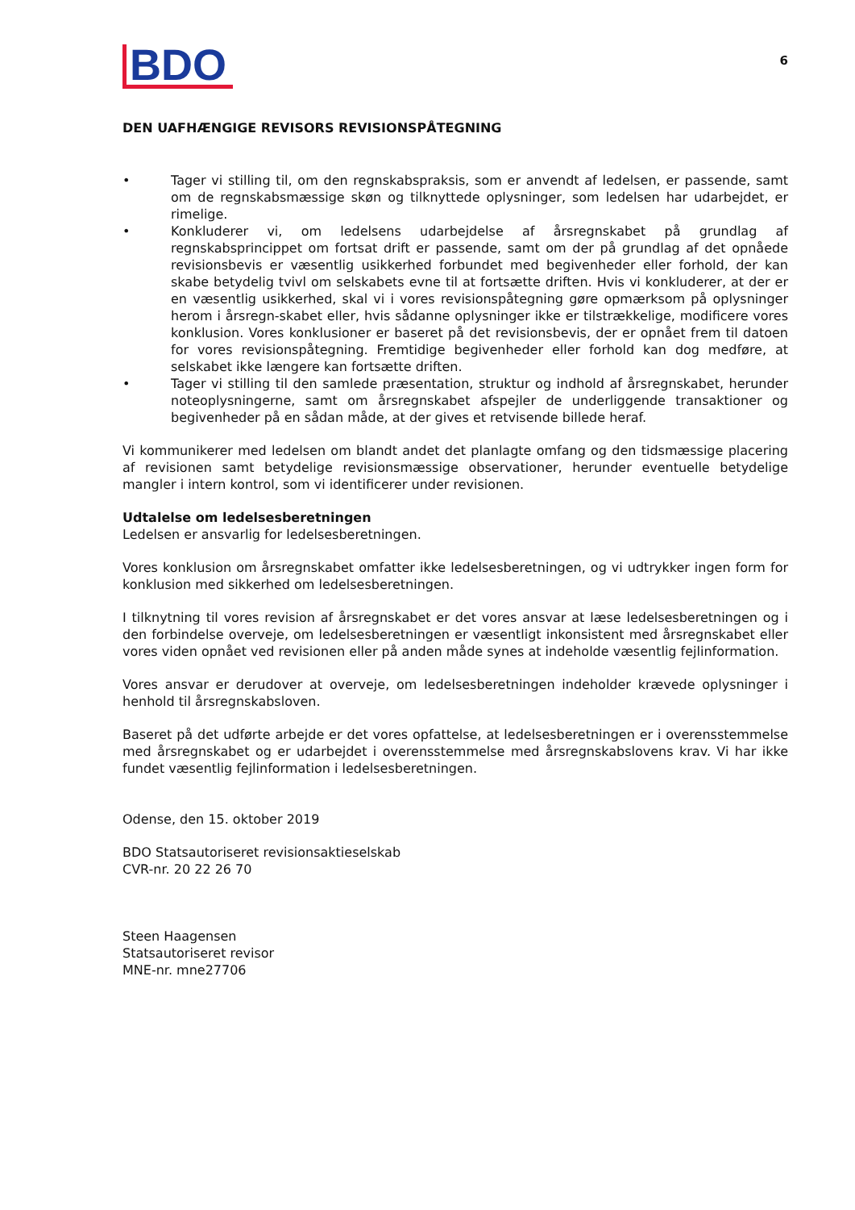BDO
6
DEN UAFHÆNGIGE REVISORS REVISIONSPÅTEGNING
• Tager vi stilling til, om den regnskabspraksis, som er anvendt af ledelsen, er passende, samt om de regnskabsmæssige skøn og tilknyttede oplysninger, som ledelsen har udarbejdet, er rimelige.
• Konkluderer vi, om ledelsens udarbejdelse af årsregnskabet på grundlag af regnskabsprincippet om fortsat drift er passende, samt om der på grundlag af det opnåede revisionsbevis er væsentlig usikkerhed forbundet med begivenheder eller forhold, der kan skabe betydelig tvivl om selskabets evne til at fortsætte driften. Hvis vi konkluderer, at der er en væsentlig usikkerhed, skal vi i vores revisionspåtegning gøre opmærksom på oplysninger herom i årsregn-skabet eller, hvis sådanne oplysninger ikke er tilstrækkelige, modificere vores konklusion. Vores konklusioner er baseret på det revisionsbevis, der er opnået frem til datoen for vores revisionspåtegning. Fremtidige begivenheder eller forhold kan dog medføre, at selskabet ikke længere kan fortsætte driften.
• Tager vi stilling til den samlede præsentation, struktur og indhold af årsregnskabet, herunder noteoplysningerne, samt om årsregnskabet afspejler de underliggende transaktioner og begivenheder på en sådan måde, at der gives et retvisende billede heraf.
Vi kommunikerer med ledelsen om blandt andet det planlagte omfang og den tidsmæssige placering af revisionen samt betydelige revisionsmæssige observationer, herunder eventuelle betydelige mangler i intern kontrol, som vi identificerer under revisionen.
Udtalelse om ledelsesberetningen
Ledelsen er ansvarlig for ledelsesberetningen.
Vores konklusion om årsregnskabet omfatter ikke ledelsesberetningen, og vi udtrykker ingen form for konklusion med sikkerhed om ledelsesberetningen.
I tilknytning til vores revision af årsregnskabet er det vores ansvar at læse ledelsesberetningen og i den forbindelse overveje, om ledelsesberetningen er væsentligt inkonsistent med årsregnskabet eller vores viden opnået ved revisionen eller på anden måde synes at indeholde væsentlig fejlinformation.
Vores ansvar er derudover at overveje, om ledelsesberetningen indeholder krævede oplysninger i henhold til årsregnskabsloven.
Baseret på det udførte arbejde er det vores opfattelse, at ledelsesberetningen er i overensstemmelse med årsregnskabet og er udarbejdet i overensstemmelse med årsregnskabslovens krav. Vi har ikke fundet væsentlig fejlinformation i ledelsesberetningen.
Odense, den 15. oktober 2019
BDO Statsautoriseret revisionsaktieselskab
CVR-nr. 20 22 26 70
Steen Haagensen
Statsautoriseret revisor
MNE-nr. mne27706